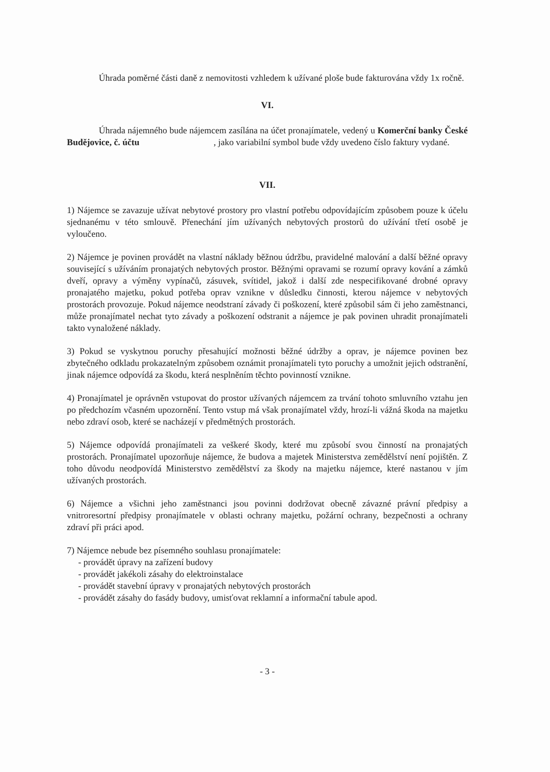Úhrada poměrné části daně z nemovitosti vzhledem k užívané ploše bude fakturována vždy 1x ročně.
VI.
Úhrada nájemného bude nájemcem zasílána na účet pronajímatele, vedený u Komerční banky České Budějovice, č. účtu , jako variabilní symbol bude vždy uvedeno číslo faktury vydané.
VII.
1) Nájemce se zavazuje užívat nebytové prostory pro vlastní potřebu odpovídajícím způsobem pouze k účelu sjednanému v této smlouvě. Přenechání jím užívaných nebytových prostorů do užívání třetí osobě je vyloučeno.
2) Nájemce je povinen provádět na vlastní náklady běžnou údržbu, pravidelné malování a další běžné opravy související s užíváním pronajatých nebytových prostor. Běžnými opravami se rozumí opravy kování a zámků dveří, opravy a výměny vypínačů, zásuvek, svítidel, jakož i další zde nespecifikované drobné opravy pronajatého majetku, pokud potřeba oprav vznikne v důsledku činnosti, kterou nájemce v nebytových prostorách provozuje. Pokud nájemce neodstraní závady či poškození, které způsobil sám či jeho zaměstnanci, může pronajímatel nechat tyto závady a poškození odstranit a nájemce je pak povinen uhradit pronajímateli takto vynaložené náklady.
3) Pokud se vyskytnou poruchy přesahující možnosti běžné údržby a oprav, je nájemce povinen bez zbytečného odkladu prokazatelným způsobem oznámit pronajímateli tyto poruchy a umožnit jejich odstranění, jinak nájemce odpovídá za škodu, která nesplněním těchto povinností vznikne.
4) Pronajímatel je oprávněn vstupovat do prostor užívaných nájemcem za trvání tohoto smluvního vztahu jen po předchozím včasném upozornění. Tento vstup má však pronajímatel vždy, hrozí-li vážná škoda na majetku nebo zdraví osob, které se nacházejí v předmětných prostorách.
5) Nájemce odpovídá pronajímateli za veškeré škody, které mu způsobí svou činností na pronajatých prostorách. Pronajímatel upozorňuje nájemce, že budova a majetek Ministerstva zemědělství není pojištěn. Z toho důvodu neodpovídá Ministerstvo zemědělství za škody na majetku nájemce, které nastanou v jím užívaných prostorách.
6) Nájemce a všichni jeho zaměstnanci jsou povinni dodržovat obecně závazné právní předpisy a vnitroresortní předpisy pronajímatele v oblasti ochrany majetku, požární ochrany, bezpečnosti a ochrany zdraví při práci apod.
7) Nájemce nebude bez písemného souhlasu pronajímatele:
- provádět úpravy na zařízení budovy
- provádět jakékoli zásahy do elektroinstalace
- provádět stavební úpravy v pronajatých nebytových prostorách
- provádět zásahy do fasády budovy, umisťovat reklamní a informační tabule apod.
- 3 -